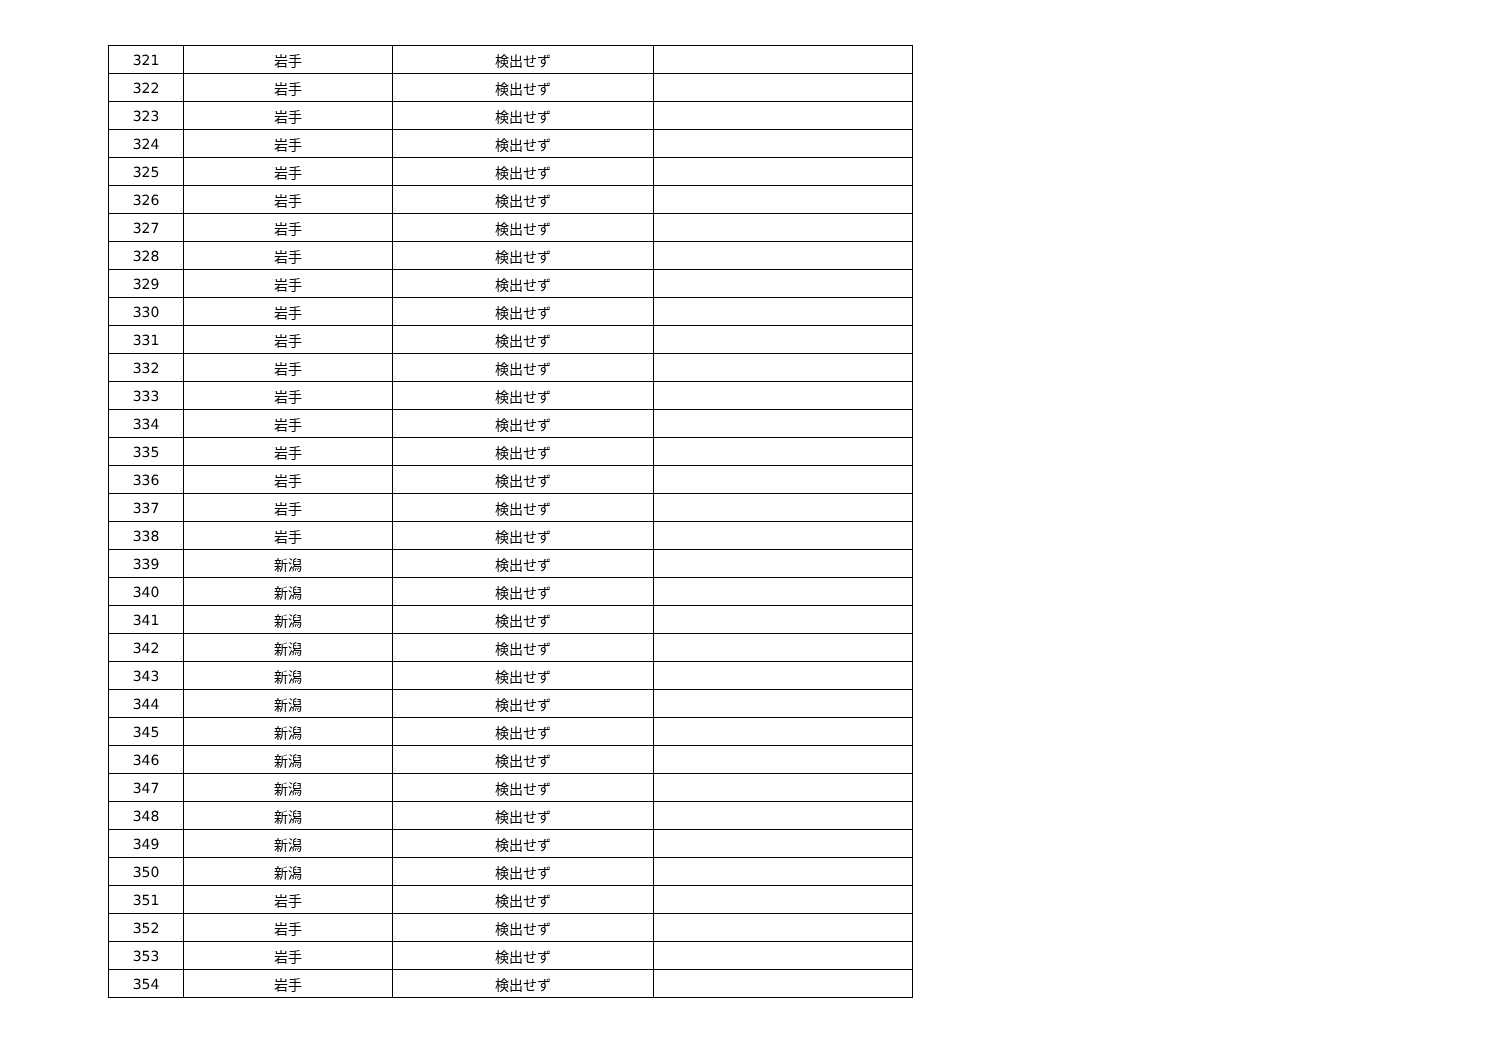| 321 | 岩手 | 検出せず | |
| 322 | 岩手 | 検出せず | |
| 323 | 岩手 | 検出せず | |
| 324 | 岩手 | 検出せず | |
| 325 | 岩手 | 検出せず | |
| 326 | 岩手 | 検出せず | |
| 327 | 岩手 | 検出せず | |
| 328 | 岩手 | 検出せず | |
| 329 | 岩手 | 検出せず | |
| 330 | 岩手 | 検出せず | |
| 331 | 岩手 | 検出せず | |
| 332 | 岩手 | 検出せず | |
| 333 | 岩手 | 検出せず | |
| 334 | 岩手 | 検出せず | |
| 335 | 岩手 | 検出せず | |
| 336 | 岩手 | 検出せず | |
| 337 | 岩手 | 検出せず | |
| 338 | 岩手 | 検出せず | |
| 339 | 新潟 | 検出せず | |
| 340 | 新潟 | 検出せず | |
| 341 | 新潟 | 検出せず | |
| 342 | 新潟 | 検出せず | |
| 343 | 新潟 | 検出せず | |
| 344 | 新潟 | 検出せず | |
| 345 | 新潟 | 検出せず | |
| 346 | 新潟 | 検出せず | |
| 347 | 新潟 | 検出せず | |
| 348 | 新潟 | 検出せず | |
| 349 | 新潟 | 検出せず | |
| 350 | 新潟 | 検出せず | |
| 351 | 岩手 | 検出せず | |
| 352 | 岩手 | 検出せず | |
| 353 | 岩手 | 検出せず | |
| 354 | 岩手 | 検出せず | |